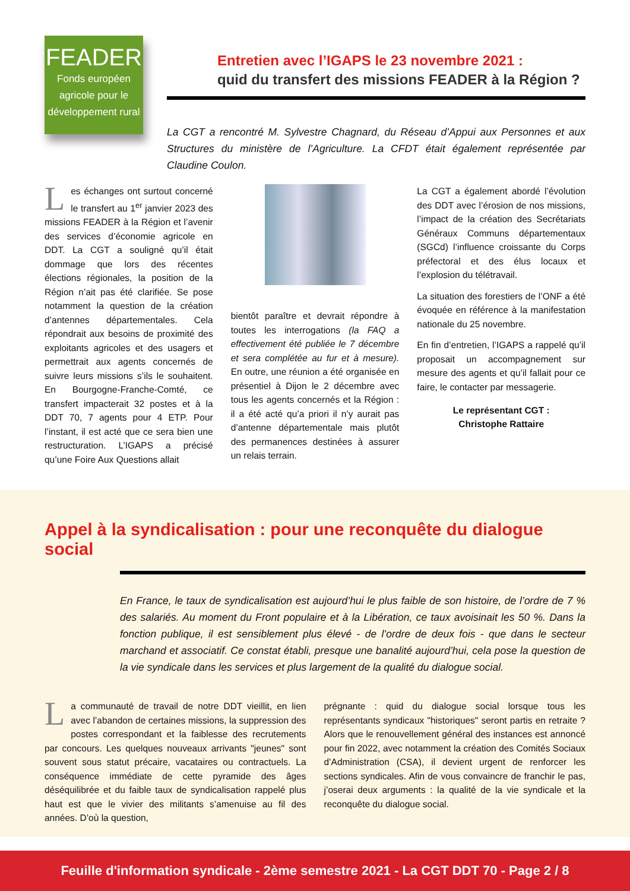FEADER
Fonds européen agricole pour le développement rural
Entretien avec l’IGAPS le 23 novembre 2021 :
quid du transfert des missions FEADER à la Région ?
La CGT a rencontré M. Sylvestre Chagnard, du Réseau d’Appui aux Personnes et aux Structures du ministère de l’Agriculture. La CFDT était également représentée par Claudine Coulon.
Les échanges ont surtout concerné le transfert au 1<sup>er</sup> janvier 2023 des missions FEADER à la Région et l’avenir des services d’économie agricole en DDT. La CGT a souligné qu’il était dommage que lors des récentes élections régionales, la position de la Région n’ait pas été clarifiée. Se pose notamment la question de la création d’antennes départementales. Cela répondrait aux besoins de proximité des exploitants agricoles et des usagers et permettrait aux agents concernés de suivre leurs missions s’ils le souhaitent. En Bourgogne-Franche-Comté, ce transfert impacterait 32 postes et à la DDT 70, 7 agents pour 4 ETP. Pour l’instant, il est acté que ce sera bien une restructuration. L’IGAPS a précisé qu’une Foire Aux Questions allait
bientôt paraître et devrait répondre à toutes les interrogations (la FAQ a effectivement été publiée le 7 décembre et sera complétée au fur et à mesure). En outre, une réunion a été organisée en présentiel à Dijon le 2 décembre avec tous les agents concernés et la Région : il a été acté qu’a priori il n’y aurait pas d’antenne départementale mais plutôt des permanences destinées à assurer un relais terrain.
La CGT a également abordé l’évolution des DDT avec l’érosion de nos missions, l’impact de la création des Secrétariats Généraux Communs départementaux (SGCd) l’influence croissante du Corps préfectoral et des élus locaux et l’explosion du télétravail.
La situation des forestiers de l’ONF a été évoquée en référence à la manifestation nationale du 25 novembre.
En fin d’entretien, l’IGAPS a rappelé qu’il proposait un accompagnement sur mesure des agents et qu’il fallait pour ce faire, le contacter par messagerie.
Le représentant CGT :
Christophe Rattaire
Appel à la syndicalisation : pour une reconquête du dialogue social
En France, le taux de syndicalisation est aujourd’hui le plus faible de son histoire, de l’ordre de 7 % des salariés. Au moment du Front populaire et à la Libération, ce taux avoisinait les 50 %. Dans la fonction publique, il est sensiblement plus élevé - de l’ordre de deux fois - que dans le secteur marchand et associatif. Ce constat établi, presque une banalité aujourd’hui, cela pose la question de la vie syndicale dans les services et plus largement de la qualité du dialogue social.
La communauté de travail de notre DDT vieillit, en lien avec l’abandon de certaines missions, la suppression des postes correspondant et la faiblesse des recrutements par concours. Les quelques nouveaux arrivants "jeunes" sont souvent sous statut précaire, vacataires ou contractuels. La conséquence immédiate de cette pyramide des âges déséquilibrée et du faible taux de syndicalisation rappelé plus haut est que le vivier des militants s’amenuise au fil des années. D’où la question,
prégnante : quid du dialogue social lorsque tous les représentants syndicaux "historiques" seront partis en retraite ? Alors que le renouvellement général des instances est annoncé pour fin 2022, avec notamment la création des Comités Sociaux d’Administration (CSA), il devient urgent de renforcer les sections syndicales. Afin de vous convaincre de franchir le pas, j’oserai deux arguments : la qualité de la vie syndicale et la reconquête du dialogue social.
Feuille d'information syndicale - 2ème semestre 2021 - La CGT DDT 70 - Page 2 / 8